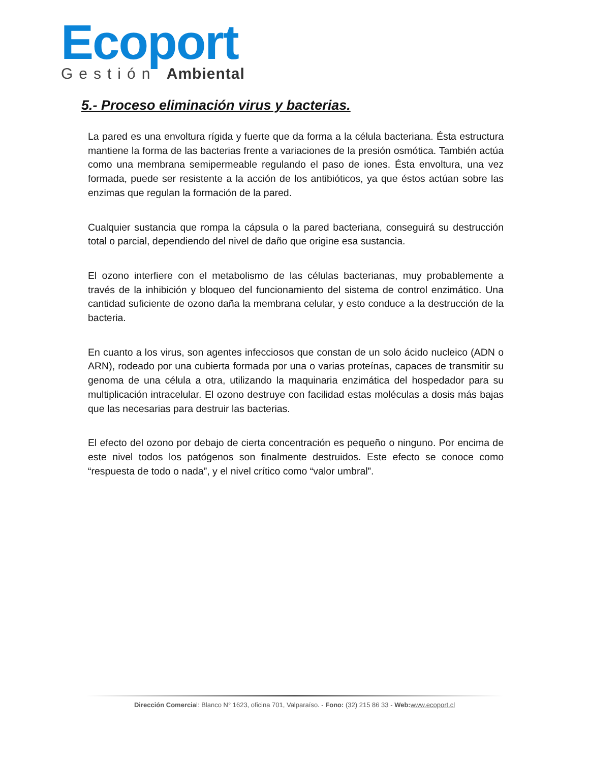Ecoport
Gestión Ambiental
5.- Proceso eliminación virus y bacterias.
La pared es una envoltura rígida y fuerte que da forma a la célula bacteriana. Ésta estructura mantiene la forma de las bacterias frente a variaciones de la presión osmótica. También actúa como una membrana semipermeable regulando el paso de iones. Ésta envoltura, una vez formada, puede ser resistente a la acción de los antibióticos, ya que éstos actúan sobre las enzimas que regulan la formación de la pared.
Cualquier sustancia que rompa la cápsula o la pared bacteriana, conseguirá su destrucción total o parcial, dependiendo del nivel de daño que origine esa sustancia.
El ozono interfiere con el metabolismo de las células bacterianas, muy probablemente a través de la inhibición y bloqueo del funcionamiento del sistema de control enzimático. Una cantidad suficiente de ozono daña la membrana celular, y esto conduce a la destrucción de la bacteria.
En cuanto a los virus, son agentes infecciosos que constan de un solo ácido nucleico (ADN o ARN), rodeado por una cubierta formada por una o varias proteínas, capaces de transmitir su genoma de una célula a otra, utilizando la maquinaria enzimática del hospedador para su multiplicación intracelular. El ozono destruye con facilidad estas moléculas a dosis más bajas que las necesarias para destruir las bacterias.
El efecto del ozono por debajo de cierta concentración es pequeño o ninguno. Por encima de este nivel todos los patógenos son finalmente destruidos. Este efecto se conoce como “respuesta de todo o nada”, y el nivel crítico como “valor umbral”.
Dirección Comercial: Blanco N° 1623, oficina 701, Valparaíso. - Fono: (32) 215 86 33 - Web: www.ecoport.cl